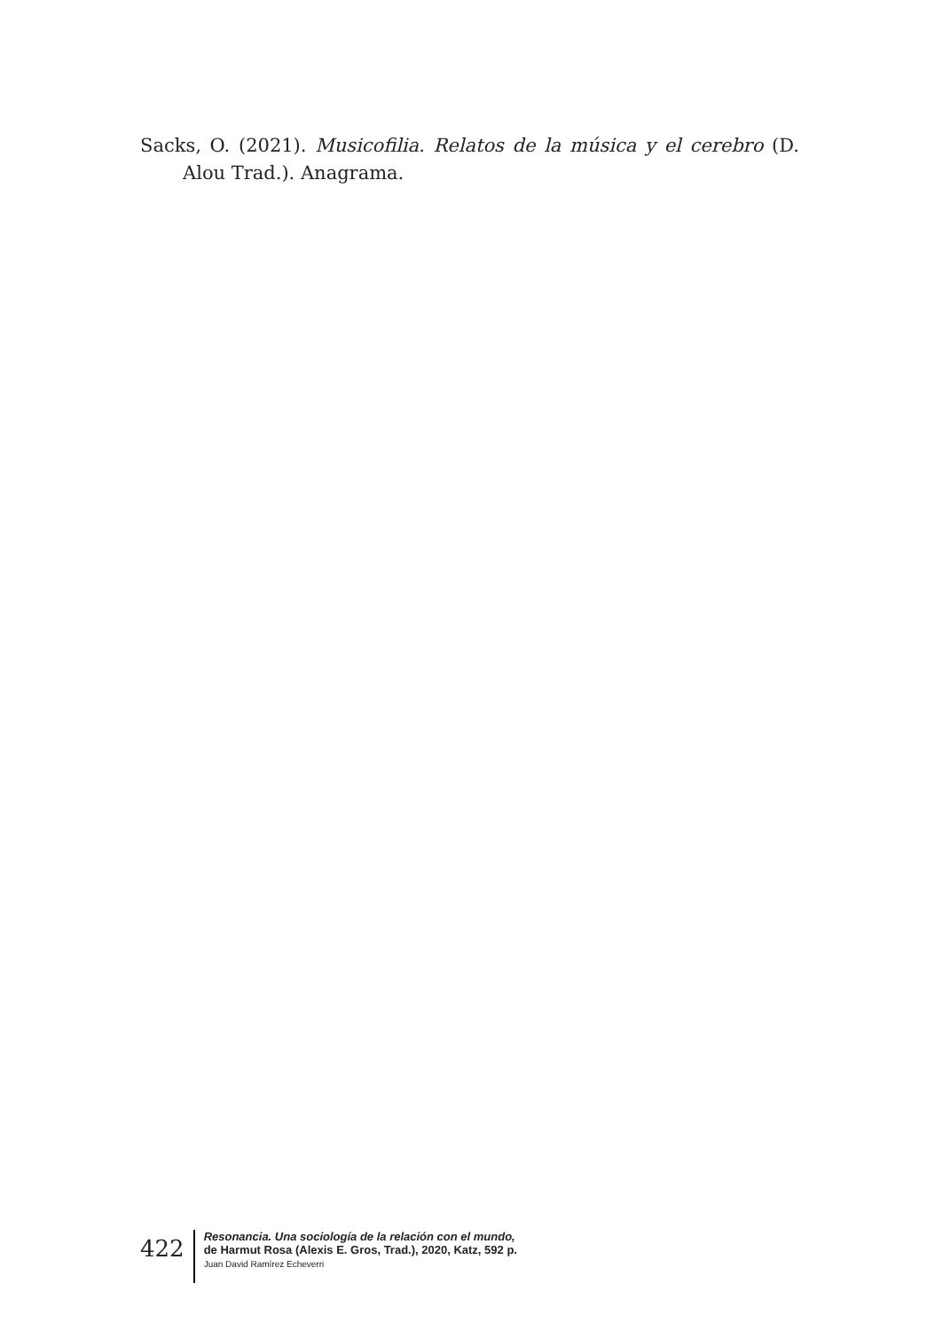Sacks, O. (2021). Musicofilia. Relatos de la música y el cerebro (D. Alou Trad.). Anagrama.
422
Resonancia. Una sociología de la relación con el mundo,
de Harmut Rosa (Alexis E. Gros, Trad.), 2020, Katz, 592 p.
Juan David Ramírez Echeverri